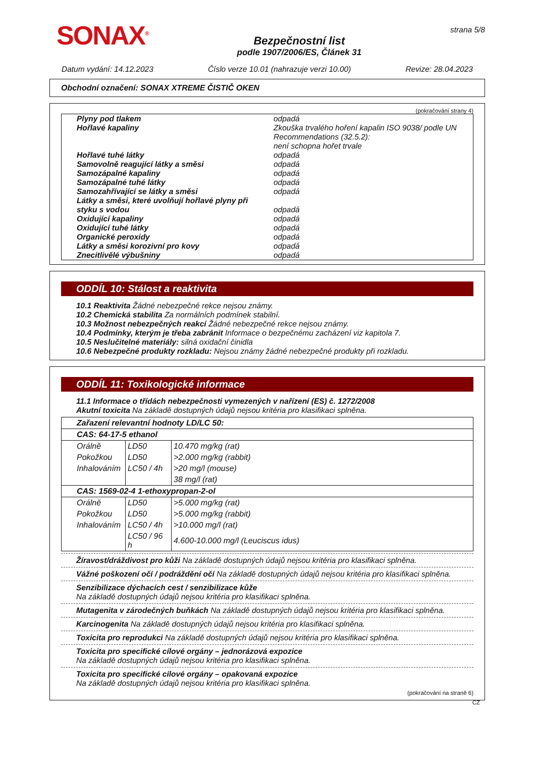SONAX<sup>®</sup>
Bezpečnostní list
podle 1907/2006/ES, Článek 31
strana 5/8
Datum vydání: 14.12.2023 Číslo verze 10.01 (nahrazuje verzi 10.00) Revize: 28.04.2023
Obchodní označení: SONAX XTREME ČISTIČ OKEN
(pokračování strany 4)
| Plyny pod tlakem | odpadá |
| Hořlavé kapaliny | Zkouška trvalého hoření kapalin ISO 9038/ podle UN Recommendations (32.5.2): není schopna hořet trvale |
| Hořlavé tuhé látky | odpadá |
| Samovolně reagující látky a směsi | odpadá |
| Samozápalné kapaliny | odpadá |
| Samozápalné tuhé látky | odpadá |
| Samozahřívající se látky a směsi | odpadá |
| Látky a směsi, které uvolňují hořlavé plyny při styku s vodou | odpadá |
| Oxidující kapaliny | odpadá |
| Oxidující tuhé látky | odpadá |
| Organické peroxidy | odpadá |
| Látky a směsi korozivní pro kovy | odpadá |
| Znecitlivělé výbušniny | odpadá |
ODDÍL 10: Stálost a reaktivita
10.1 Reaktivita Žádné nebezpečné rekce nejsou známy.
10.2 Chemická stabilita Za normálních podmínek stabilní.
10.3 Možnost nebezpečných reakcí Žádné nebezpečné rekce nejsou známy.
10.4 Podmínky, kterým je třeba zabránit Informace o bezpečnému zacházení viz kapitola 7.
10.5 Neslučitelné materiály: silná oxidační činidla
10.6 Nebezpečné produkty rozkladu: Nejsou známy žádné nebezpečné produkty při rozkladu.
ODDÍL 11: Toxikologické informace
11.1 Informace o třídách nebezpečnosti vymezených v nařízení (ES) č. 1272/2008
Akutní toxicita Na základě dostupných údajů nejsou kritéria pro klasifikaci splněna.
| Zařazení relevantní hodnoty LD/LC 50: | | |
| CAS: 64-17-5 ethanol | | |
| Orálně | LD50 | 10.470 mg/kg (rat) |
| Pokožkou | LD50 | >2.000 mg/kg (rabbit) |
| Inhalováním | LC50 / 4h | >20 mg/l (mouse) |
| | | 38 mg/l (rat) |
| CAS: 1569-02-4 1-ethoxypropan-2-ol | | |
| Orálně | LD50 | >5.000 mg/kg (rat) |
| Pokožkou | LD50 | >5.000 mg/kg (rabbit) |
| Inhalováním | LC50 / 4h | >10.000 mg/l (rat) |
| | LC50 / 96 h | 4.600-10.000 mg/l (Leuciscus idus) |
Žíravost/dráždivost pro kůži Na základě dostupných údajů nejsou kritéria pro klasifikaci splněna.
Vážné poškození očí / podráždění očí Na základě dostupných údajů nejsou kritéria pro klasifikaci splněna.
Senzibilizace dýchacích cest / senzibilizace kůže
Na základě dostupných údajů nejsou kritéria pro klasifikaci splněna.
Mutagenita v zárodečných buňkách Na základě dostupných údajů nejsou kritéria pro klasifikaci splněna.
Karcinogenita Na základě dostupných údajů nejsou kritéria pro klasifikaci splněna.
Toxicita pro reprodukci Na základě dostupných údajů nejsou kritéria pro klasifikaci splněna.
Toxicita pro specifické cílové orgány – jednorázová expozice
Na základě dostupných údajů nejsou kritéria pro klasifikaci splněna.
Toxicita pro specifické cílové orgány – opakovaná expozice
Na základě dostupných údajů nejsou kritéria pro klasifikaci splněna.
(pokračování na straně 6)
CZ